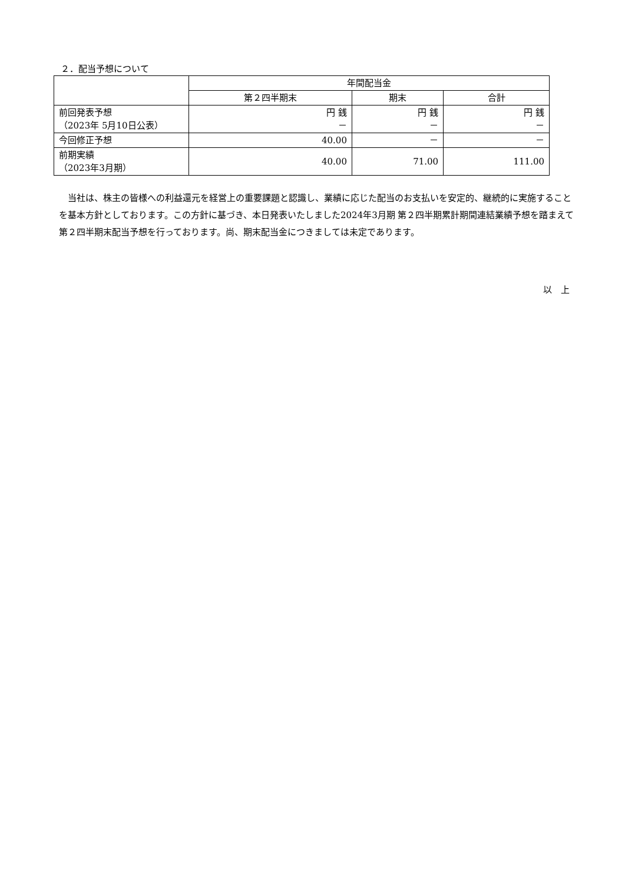２．配当予想について
| | 年間配当金 | | |
| --- | --- | --- | --- |
| | 第２四半期末 | 期末 | 合計 |
| 前回発表予想 （2023年 5月10日公表） | 円 銭 － | 円 銭 － | 円 銭 － |
| 今回修正予想 | 40.00 | － | － |
| 前期実績 （2023年3月期） | 40.00 | 71.00 | 111.00 |
当社は、株主の皆様への利益還元を経営上の重要課題と認識し、業績に応じた配当のお支払いを安定的、継続的に実施することを基本方針としております。この方針に基づき、本日発表いたしました2024年3月期 第２四半期累計期間連結業績予想を踏まえて第２四半期末配当予想を行っております。尚、期末配当金につきましては未定であります。
以　上